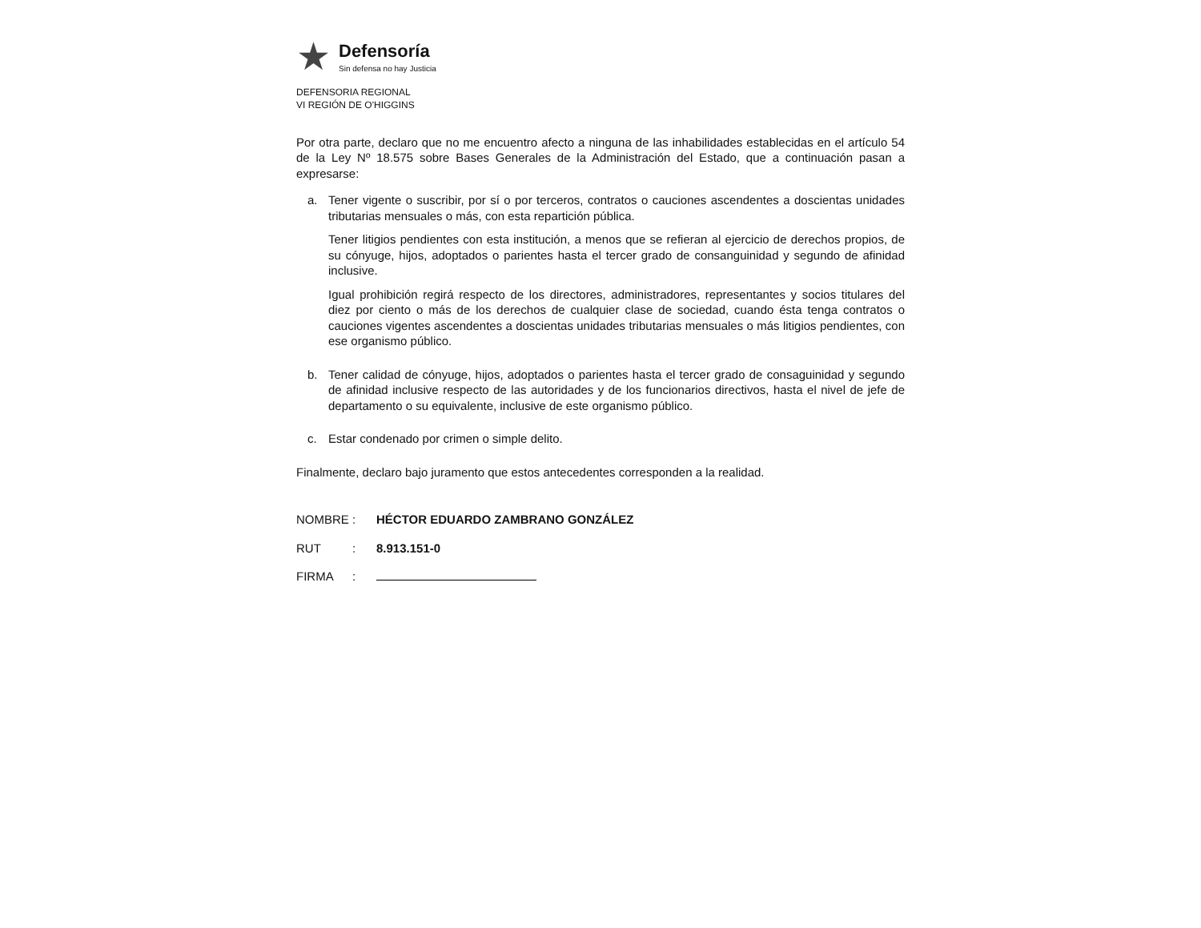★
Defensoría
Sin defensa no hay Justicia
DEFENSORIA REGIONAL
VI REGIÓN DE O'HIGGINS
Por otra parte, declaro que no me encuentro afecto a ninguna de las inhabilidades establecidas en el artículo 54 de la Ley Nº 18.575 sobre Bases Generales de la Administración del Estado, que a continuación pasan a expresarse:
a.
Tener vigente o suscribir, por sí o por terceros, contratos o cauciones ascendentes a doscientas unidades tributarias mensuales o más, con esta repartición pública.
Tener litigios pendientes con esta institución, a menos que se refieran al ejercicio de derechos propios, de su cónyuge, hijos, adoptados o parientes hasta el tercer grado de consanguinidad y segundo de afinidad inclusive.
Igual prohibición regirá respecto de los directores, administradores, representantes y socios titulares del diez por ciento o más de los derechos de cualquier clase de sociedad, cuando ésta tenga contratos o cauciones vigentes ascendentes a doscientas unidades tributarias mensuales o más litigios pendientes, con ese organismo público.
b.
Tener calidad de cónyuge, hijos, adoptados o parientes hasta el tercer grado de consaguinidad y segundo de afinidad inclusive respecto de las autoridades y de los funcionarios directivos, hasta el nivel de jefe de departamento o su equivalente, inclusive de este organismo público.
c.
Estar condenado por crimen o simple delito.
Finalmente, declaro bajo juramento que estos antecedentes corresponden a la realidad.
NOMBRE: HÉCTOR EDUARDO ZAMBRANO GONZÁLEZ
RUT: 8.913.151-0
FIRMA: